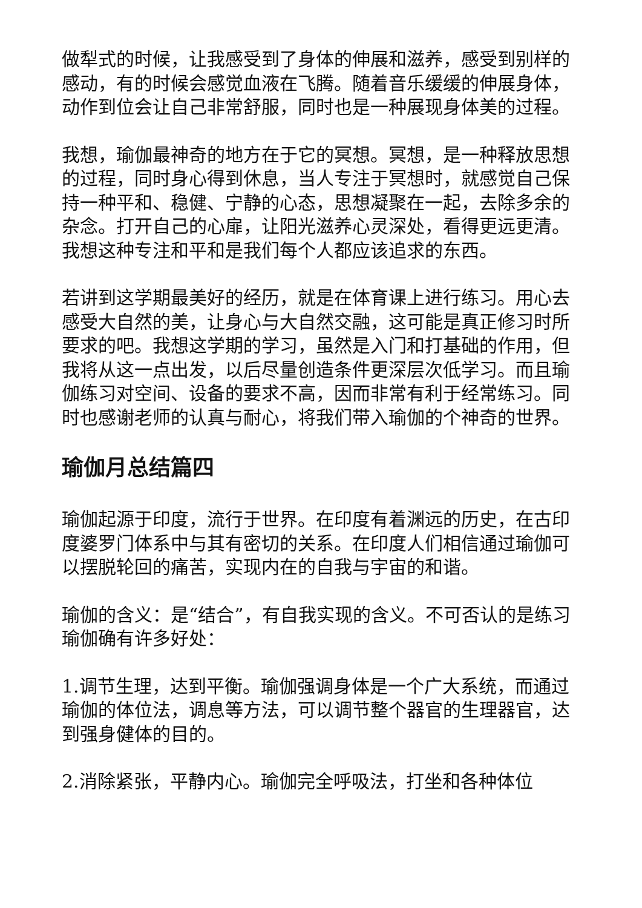做犁式的时候，让我感受到了身体的伸展和滋养，感受到别样的感动，有的时候会感觉血液在飞腾。随着音乐缓缓的伸展身体，动作到位会让自己非常舒服，同时也是一种展现身体美的过程。
我想，瑜伽最神奇的地方在于它的冥想。冥想，是一种释放思想的过程，同时身心得到休息，当人专注于冥想时，就感觉自己保持一种平和、稳健、宁静的心态，思想凝聚在一起，去除多余的杂念。打开自己的心扉，让阳光滋养心灵深处，看得更远更清。我想这种专注和平和是我们每个人都应该追求的东西。
若讲到这学期最美好的经历，就是在体育课上进行练习。用心去感受大自然的美，让身心与大自然交融，这可能是真正修习时所要求的吧。我想这学期的学习，虽然是入门和打基础的作用，但我将从这一点出发，以后尽量创造条件更深层次低学习。而且瑜伽练习对空间、设备的要求不高，因而非常有利于经常练习。同时也感谢老师的认真与耐心，将我们带入瑜伽的个神奇的世界。
瑜伽月总结篇四
瑜伽起源于印度，流行于世界。在印度有着渊远的历史，在古印度婆罗门体系中与其有密切的关系。在印度人们相信通过瑜伽可以摆脱轮回的痛苦，实现内在的自我与宇宙的和谐。
瑜伽的含义：是“结合”，有自我实现的含义。不可否认的是练习瑜伽确有许多好处：
1.调节生理，达到平衡。瑜伽强调身体是一个广大系统，而通过瑜伽的体位法，调息等方法，可以调节整个器官的生理器官，达到强身健体的目的。
2.消除紧张，平静内心。瑜伽完全呼吸法，打坐和各种体位